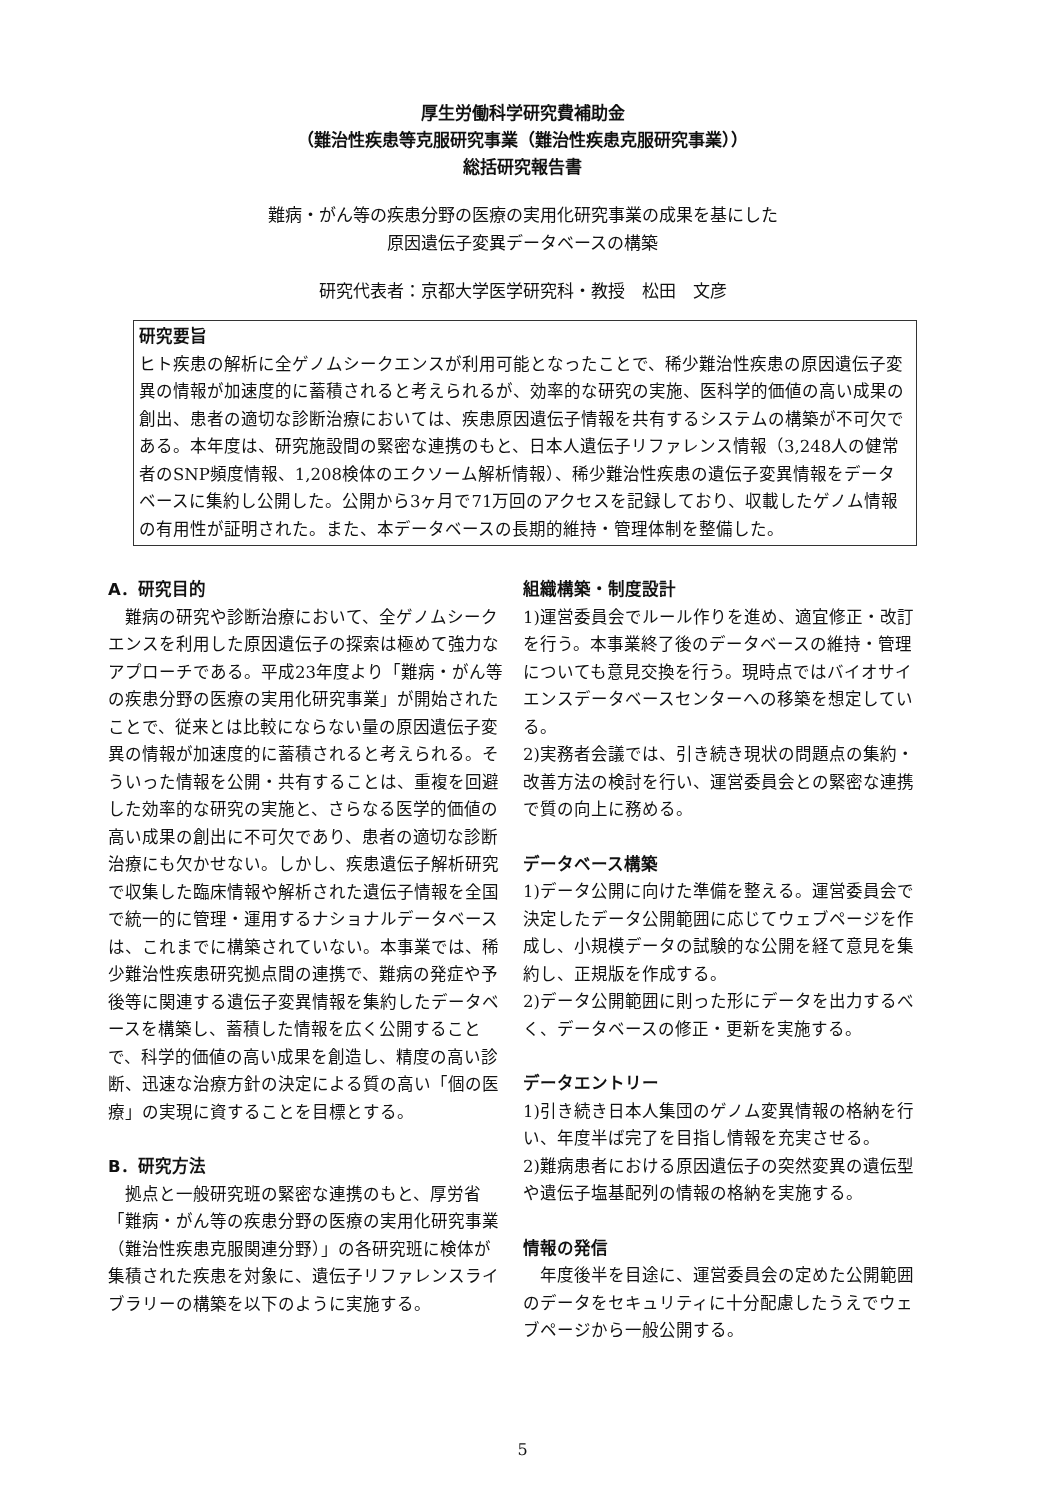厚生労働科学研究費補助金
（難治性疾患等克服研究事業（難治性疾患克服研究事業））
総括研究報告書
難病・がん等の疾患分野の医療の実用化研究事業の成果を基にした
原因遺伝子変異データベースの構築
研究代表者：京都大学医学研究科・教授　松田　文彦
研究要旨
ヒト疾患の解析に全ゲノムシークエンスが利用可能となったことで、稀少難治性疾患の原因遺伝子変異の情報が加速度的に蓄積されると考えられるが、効率的な研究の実施、医科学的価値の高い成果の創出、患者の適切な診断治療においては、疾患原因遺伝子情報を共有するシステムの構築が不可欠である。本年度は、研究施設間の緊密な連携のもと、日本人遺伝子リファレンス情報（3,248人の健常者のSNP頻度情報、1,208検体のエクソーム解析情報）、稀少難治性疾患の遺伝子変異情報をデータベースに集約し公開した。公開から3ヶ月で71万回のアクセスを記録しており、収載したゲノム情報の有用性が証明された。また、本データベースの長期的維持・管理体制を整備した。
A．研究目的
　難病の研究や診断治療において、全ゲノムシークエンスを利用した原因遺伝子の探索は極めて強力なアプローチである。平成23年度より「難病・がん等の疾患分野の医療の実用化研究事業」が開始されたことで、従来とは比較にならない量の原因遺伝子変異の情報が加速度的に蓄積されると考えられる。そういった情報を公開・共有することは、重複を回避した効率的な研究の実施と、さらなる医学的価値の高い成果の創出に不可欠であり、患者の適切な診断治療にも欠かせない。しかし、疾患遺伝子解析研究で収集した臨床情報や解析された遺伝子情報を全国で統一的に管理・運用するナショナルデータベースは、これまでに構築されていない。本事業では、稀少難治性疾患研究拠点間の連携で、難病の発症や予後等に関連する遺伝子変異情報を集約したデータベースを構築し、蓄積した情報を広く公開することで、科学的価値の高い成果を創造し、精度の高い診断、迅速な治療方針の決定による質の高い「個の医療」の実現に資することを目標とする。
B．研究方法
　拠点と一般研究班の緊密な連携のもと、厚労省「難病・がん等の疾患分野の医療の実用化研究事業（難治性疾患克服関連分野）」の各研究班に検体が集積された疾患を対象に、遺伝子リファレンスライブラリーの構築を以下のように実施する。
組織構築・制度設計
1)運営委員会でルール作りを進め、適宜修正・改訂を行う。本事業終了後のデータベースの維持・管理についても意見交換を行う。現時点ではバイオサイエンスデータベースセンターへの移築を想定している。
2)実務者会議では、引き続き現状の問題点の集約・改善方法の検討を行い、運営委員会との緊密な連携で質の向上に務める。
データベース構築
1)データ公開に向けた準備を整える。運営委員会で決定したデータ公開範囲に応じてウェブページを作成し、小規模データの試験的な公開を経て意見を集約し、正規版を作成する。
2)データ公開範囲に則った形にデータを出力するべく、データベースの修正・更新を実施する。
データエントリー
1)引き続き日本人集団のゲノム変異情報の格納を行い、年度半ば完了を目指し情報を充実させる。
2)難病患者における原因遺伝子の突然変異の遺伝型や遺伝子塩基配列の情報の格納を実施する。
情報の発信
　年度後半を目途に、運営委員会の定めた公開範囲のデータをセキュリティに十分配慮したうえでウェブページから一般公開する。
5